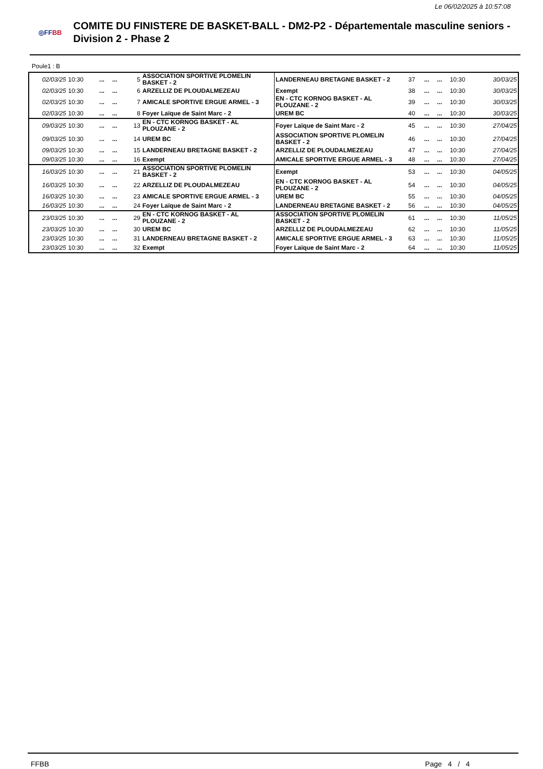Le 06/02/2025 à 10:57:08
◎FFBB
COMITE DU FINISTERE DE BASKET-BALL - DM2-P2 - Départementale masculine seniors - Division 2 - Phase 2
Poule1 : B
| 02/03/25 | 10:30 | ... | ... | 5 | ASSOCIATION SPORTIVE PLOMELIN BASKET - 2 | LANDERNEAU BRETAGNE BASKET - 2 | 37 | ... | ... | 10:30 | 30/03/25 |
| 02/03/25 | 10:30 | ... | ... | 6 | ARZELLIZ DE PLOUDALMEZEAU | Exempt | 38 | ... | ... | 10:30 | 30/03/25 |
| 02/03/25 | 10:30 | ... | ... | 7 | AMICALE SPORTIVE ERGUE ARMEL - 3 | EN - CTC KORNOG BASKET - AL PLOUZANE - 2 | 39 | ... | ... | 10:30 | 30/03/25 |
| 02/03/25 | 10:30 | ... | ... | 8 | Foyer Laïque de Saint Marc - 2 | UREM BC | 40 | ... | ... | 10:30 | 30/03/25 |
| 09/03/25 | 10:30 | ... | ... | 13 | EN - CTC KORNOG BASKET - AL PLOUZANE - 2 | Foyer Laïque de Saint Marc - 2 | 45 | ... | ... | 10:30 | 27/04/25 |
| 09/03/25 | 10:30 | ... | ... | 14 | UREM BC | ASSOCIATION SPORTIVE PLOMELIN BASKET - 2 | 46 | ... | ... | 10:30 | 27/04/25 |
| 09/03/25 | 10:30 | ... | ... | 15 | LANDERNEAU BRETAGNE BASKET - 2 | ARZELLIZ DE PLOUDALMEZEAU | 47 | ... | ... | 10:30 | 27/04/25 |
| 09/03/25 | 10:30 | ... | ... | 16 | Exempt | AMICALE SPORTIVE ERGUE ARMEL - 3 | 48 | ... | ... | 10:30 | 27/04/25 |
| 16/03/25 | 10:30 | ... | ... | 21 | ASSOCIATION SPORTIVE PLOMELIN BASKET - 2 | Exempt | 53 | ... | ... | 10:30 | 04/05/25 |
| 16/03/25 | 10:30 | ... | ... | 22 | ARZELLIZ DE PLOUDALMEZEAU | EN - CTC KORNOG BASKET - AL PLOUZANE - 2 | 54 | ... | ... | 10:30 | 04/05/25 |
| 16/03/25 | 10:30 | ... | ... | 23 | AMICALE SPORTIVE ERGUE ARMEL - 3 | UREM BC | 55 | ... | ... | 10:30 | 04/05/25 |
| 16/03/25 | 10:30 | ... | ... | 24 | Foyer Laïque de Saint Marc - 2 | LANDERNEAU BRETAGNE BASKET - 2 | 56 | ... | ... | 10:30 | 04/05/25 |
| 23/03/25 | 10:30 | ... | ... | 29 | EN - CTC KORNOG BASKET - AL PLOUZANE - 2 | ASSOCIATION SPORTIVE PLOMELIN BASKET - 2 | 61 | ... | ... | 10:30 | 11/05/25 |
| 23/03/25 | 10:30 | ... | ... | 30 | UREM BC | ARZELLIZ DE PLOUDALMEZEAU | 62 | ... | ... | 10:30 | 11/05/25 |
| 23/03/25 | 10:30 | ... | ... | 31 | LANDERNEAU BRETAGNE BASKET - 2 | AMICALE SPORTIVE ERGUE ARMEL - 3 | 63 | ... | ... | 10:30 | 11/05/25 |
| 23/03/25 | 10:30 | ... | ... | 32 | Exempt | Foyer Laïque de Saint Marc - 2 | 64 | ... | ... | 10:30 | 11/05/25 |
FFBB Page 4 / 4